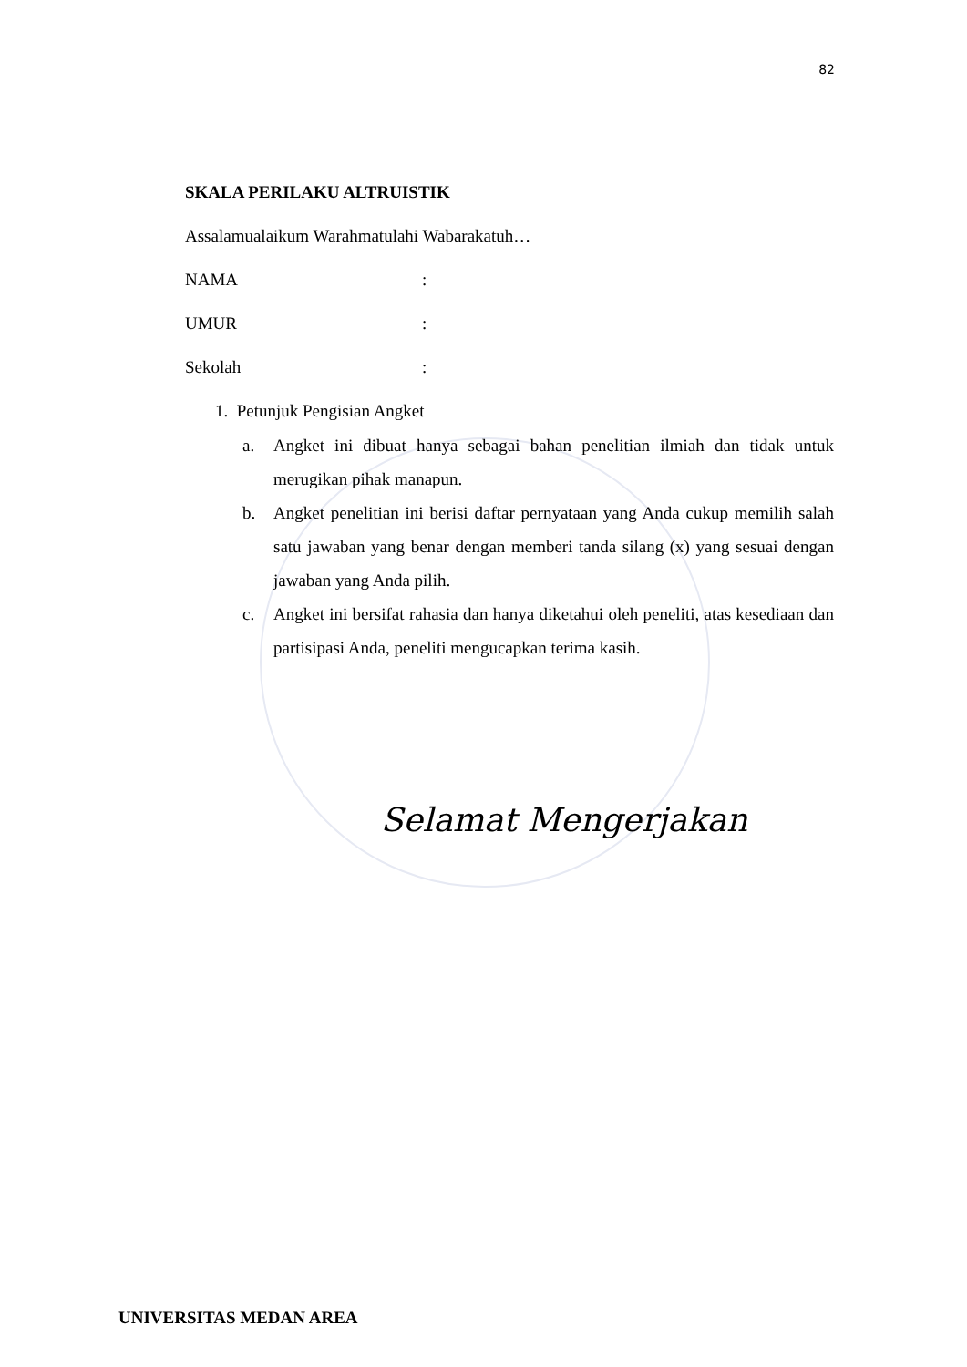82
SKALA PERILAKU ALTRUISTIK
Assalamualaikum Warahmatulahi Wabarakatuh…
NAMA:
UMUR:
Sekolah:
1. Petunjuk Pengisian Angket
a. Angket ini dibuat hanya sebagai bahan penelitian ilmiah dan tidak untuk merugikan pihak manapun.
b. Angket penelitian ini berisi daftar pernyataan yang Anda cukup memilih salah satu jawaban yang benar dengan memberi tanda silang (x) yang sesuai dengan jawaban yang Anda pilih.
c. Angket ini bersifat rahasia dan hanya diketahui oleh peneliti, atas kesediaan dan partisipasi Anda, peneliti mengucapkan terima kasih.
Selamat Mengerjakan
UNIVERSITAS MEDAN AREA